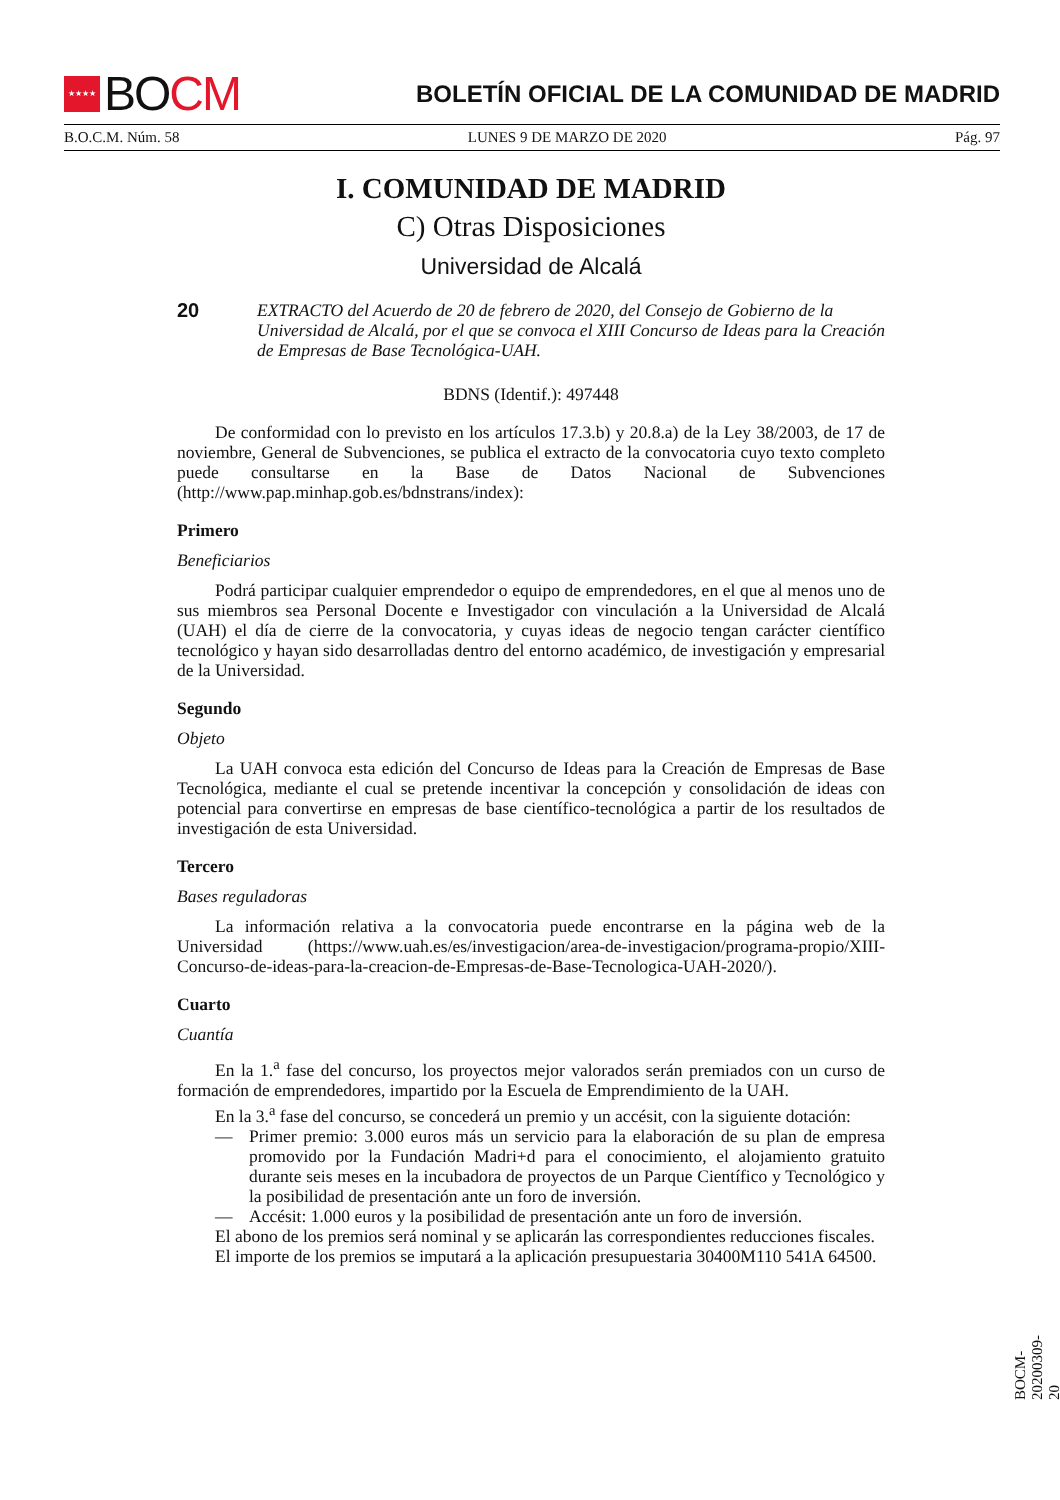★★★★
BO CM
BOLETÍN OFICIAL DE LA COMUNIDAD DE MADRID
B.O.C.M. Núm. 58 LUNES 9 DE MARZO DE 2020 Pág. 97
I. COMUNIDAD DE MADRID
C) Otras Disposiciones
Universidad de Alcalá
20 EXTRACTO del Acuerdo de 20 de febrero de 2020, del Consejo de Gobierno de la Universidad de Alcalá, por el que se convoca el XIII Concurso de Ideas para la Creación de Empresas de Base Tecnológica-UAH.
BDNS (Identif.): 497448
De conformidad con lo previsto en los artículos 17.3.b) y 20.8.a) de la Ley 38/2003, de 17 de noviembre, General de Subvenciones, se publica el extracto de la convocatoria cuyo texto completo puede consultarse en la Base de Datos Nacional de Subvenciones (http://www.pap.minhap.gob.es/bdnstrans/index):
Primero
Beneficiarios
Podrá participar cualquier emprendedor o equipo de emprendedores, en el que al menos uno de sus miembros sea Personal Docente e Investigador con vinculación a la Universidad de Alcalá (UAH) el día de cierre de la convocatoria, y cuyas ideas de negocio tengan carácter científico tecnológico y hayan sido desarrolladas dentro del entorno académico, de investigación y empresarial de la Universidad.
Segundo
Objeto
La UAH convoca esta edición del Concurso de Ideas para la Creación de Empresas de Base Tecnológica, mediante el cual se pretende incentivar la concepción y consolidación de ideas con potencial para convertirse en empresas de base científico-tecnológica a partir de los resultados de investigación de esta Universidad.
Tercero
Bases reguladoras
La información relativa a la convocatoria puede encontrarse en la página web de la Universidad (https://www.uah.es/es/investigacion/area-de-investigacion/programa-propio/XIII-Concurso-de-ideas-para-la-creacion-de-Empresas-de-Base-Tecnologica-UAH-2020/).
Cuarto
Cuantía
En la 1.<sup>a</sup> fase del concurso, los proyectos mejor valorados serán premiados con un curso de formación de emprendedores, impartido por la Escuela de Emprendimiento de la UAH.
En la 3.<sup>a</sup> fase del concurso, se concederá un premio y un accésit, con la siguiente dotación:
— Primer premio: 3.000 euros más un servicio para la elaboración de su plan de empresa promovido por la Fundación Madri+d para el conocimiento, el alojamiento gratuito durante seis meses en la incubadora de proyectos de un Parque Científico y Tecnológico y la posibilidad de presentación ante un foro de inversión.
— Accésit: 1.000 euros y la posibilidad de presentación ante un foro de inversión.
El abono de los premios será nominal y se aplicarán las correspondientes reducciones fiscales.
El importe de los premios se imputará a la aplicación presupuestaria 30400M110 541A 64500.
BOCM-20200309-20